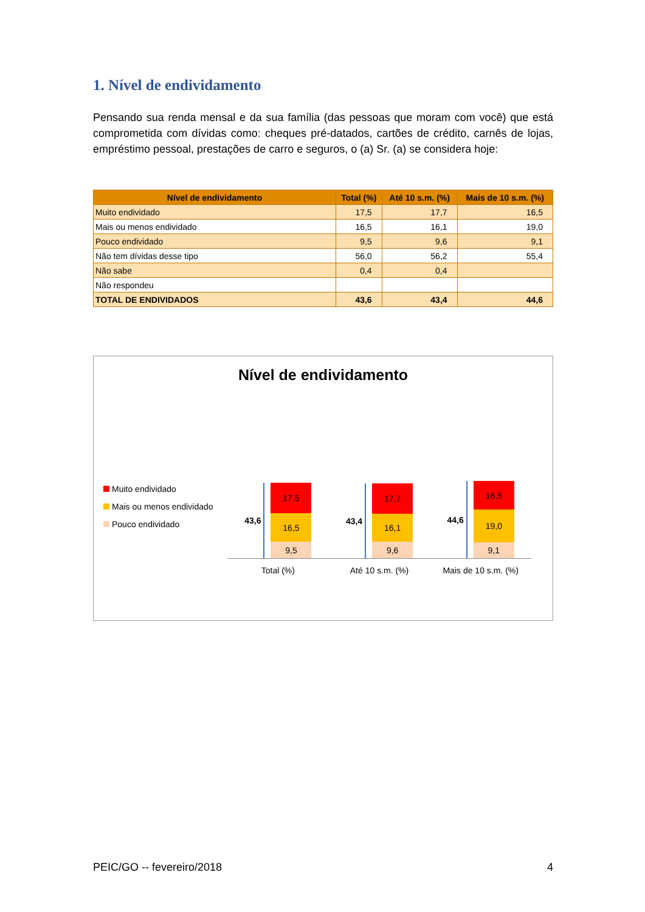1. Nível de endividamento
Pensando sua renda mensal e da sua família (das pessoas que moram com você) que está comprometida com dívidas como: cheques pré-datados, cartões de crédito, carnês de lojas, empréstimo pessoal, prestações de carro e seguros, o (a) Sr. (a) se considera hoje:
| Nível de endividamento | Total (%) | Até 10 s.m. (%) | Mais de 10 s.m. (%) |
| --- | --- | --- | --- |
| Muito endividado | 17,5 | 17,7 | 16,5 |
| Mais ou menos endividado | 16,5 | 16,1 | 19,0 |
| Pouco endividado | 9,5 | 9,6 | 9,1 |
| Não tem dívidas desse tipo | 56,0 | 56,2 | 55,4 |
| Não sabe | 0,4 | 0,4 | |
| Não respondeu | | | |
| TOTAL DE ENDIVIDADOS | 43,6 | 43,4 | 44,6 |
Nível de endividamento
Muito endividado
Mais ou menos endividado
Pouco endividado
43,6
17,5
16,5
9,5
43,4
17,7
16,1
9,6
44,6
16,5
19,0
9,1
Total (%) Até 10 s.m. (%) Mais de 10 s.m. (%)
PEIC/GO -- fevereiro/2018 4